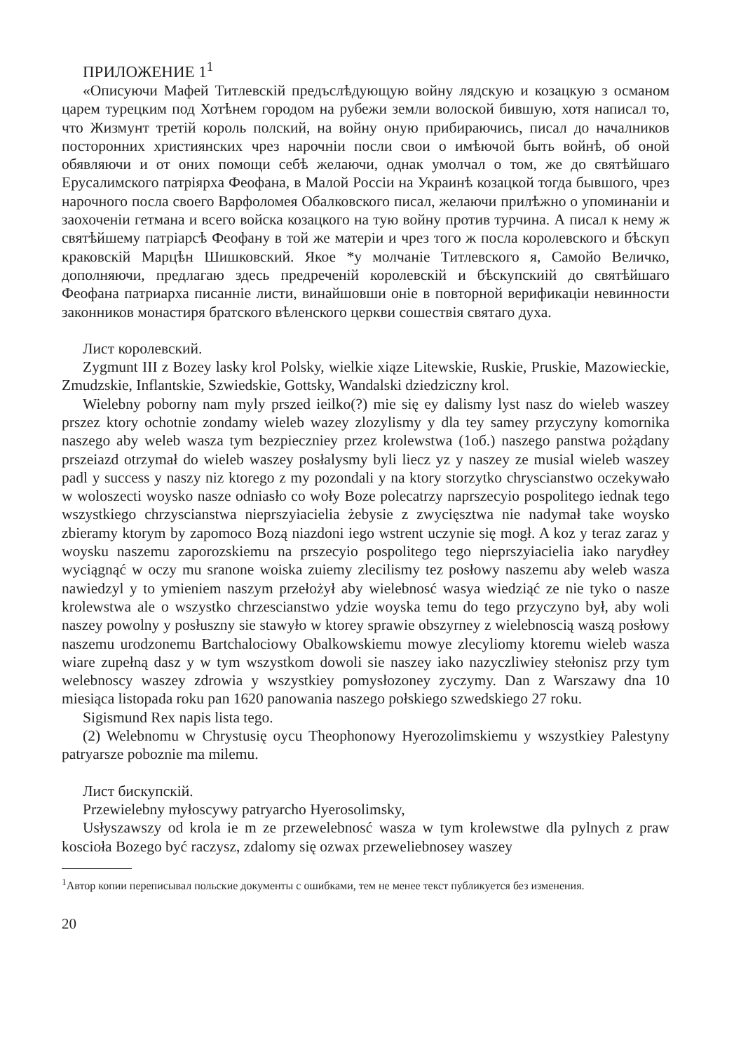ПРИЛОЖЕНИЕ 1<sup>1</sup>
«Описуючи Мафей Титлевскій предъслѣдующую войну лядскую и козацкую з османом царем турецким под Хотѣнем городом на рубежи земли волоской бившую, хотя написал то, что Жизмунт третій король полский, на войну оную прибираючись, писал до началников посторонних християнских чрез нарочніи посли свои о имѣючой быть войнѣ, об оной обявляючи и от оних помощи себѣ желаючи, однак умолчал о том, же до святѣйшаго Ерусалимского патріярха Феофана, в Малой Россіи на Украинѣ козацкой тогда бывшого, чрез нарочного посла своего Варфоломея Обалковского писал, желаючи прилѣжно о упоминаніи и заохоченіи гетмана и всего войска козацкого на тую войну против турчина. А писал к нему ж святѣйшему патріарсѣ Феофану в той же матеріи и чрез того ж посла королевского и бѣскуп краковскій Марцѣн Шишковский. Якое *у молчаніе Титлевского я, Самойо Величко, дополняючи, предлагаю здесь предреченій королевскій и бѣскупскиій до святѣйшаго Феофана патриарха писанніе листи, винайшовши оніе в повторной верификаціи невинности законников монастиря братского вѣленского церкви сошествія святаго духа.
Лист королевский.
Zygmunt III z Bozey lasky krol Polsky, wielkie xiąze Litewskie, Ruskie, Pruskie, Mazowieckie, Zmudzskie, Inflantskie, Szwiedskie, Gottsky, Wandalski dziedziczny krol.
Wielebny poborny nam myly prszed ieilko(?) mie się ey dalismy lyst nasz do wieleb waszey prszez ktory ochotnie zondamy wieleb wazey zlozylismy y dla tey samey przyczyny komornika naszego aby weleb wasza tym bezpieczniey przez krolewstwa (1об.) naszego panstwa pożądany prszeiazd otrzymał do wieleb waszey posłalysmy byli liecz yz y naszey ze musial wieleb waszey padl y success y naszy niz ktorego z my pozondali y na ktory storzytko chryscianstwo oczekywało w woloszecti woysko nasze odniasło co woły Boze polecatrzy naprszecyio pospolitego iednak tego wszystkiego chrzyscianstwa nieprszyiacielia żebysie z zwycięsztwa nie nadymał take woysko zbieramy ktorym by zapomoco Bozą niazdoni iego wstrent uczynie się mogł. A koz y teraz zaraz y woysku naszemu zaporozskiemu na prszecyio pospolitego tego nieprszyiacielia iako narydłey wyciągnąć w oczy mu sranone woiska zuiemy zlecilismy tez posłowy naszemu aby weleb wasza nawiedzyl y to ymieniem naszym przełożył aby wielebnosć wasya wiedziąć ze nie tyko o nasze krolewstwa ale o wszystko chrzescianstwo ydzie woyska temu do tego przyczyno był, aby woli naszey powolny y posłuszny sie stawyło w ktorey sprawie obszyrney z wielebnoscią waszą posłowy naszemu urodzonemu Bartchalociowy Obalkowskiemu mowye zlecyliomy ktoremu wieleb wasza wiare zupełną dasz y w tym wszystkom dowoli sie naszey iako nazyczliwiey stełonisz przy tym welebnoscy waszey zdrowia y wszystkiey pomysłozoney zyczymy. Dan z Warszawy dna 10 miesiąca listopada roku pan 1620 panowania naszego połskiego szwedskiego 27 roku.
Sigismund Rex napis lista tego.
(2) Welebnomu w Chrystusię oycu Theophonowy Hyerozolimskiemu y wszystkiey Palestyny patryarsze poboznie ma milemu.
Лист бискупскій.
Przewielebny myłoscywy patryarcho Hyerosolimsky,
Usłyszawszy od krola ie m ze przewelebnosć wasza w tym krolewstwe dla pylnych z praw koscioła Bozego być raczysz, zdalomy się ozwax przeweliebnosey waszey
<sup>1</sup> Автор копии переписывал польские документы с ошибками, тем не менее текст публикуется без изменения.
20